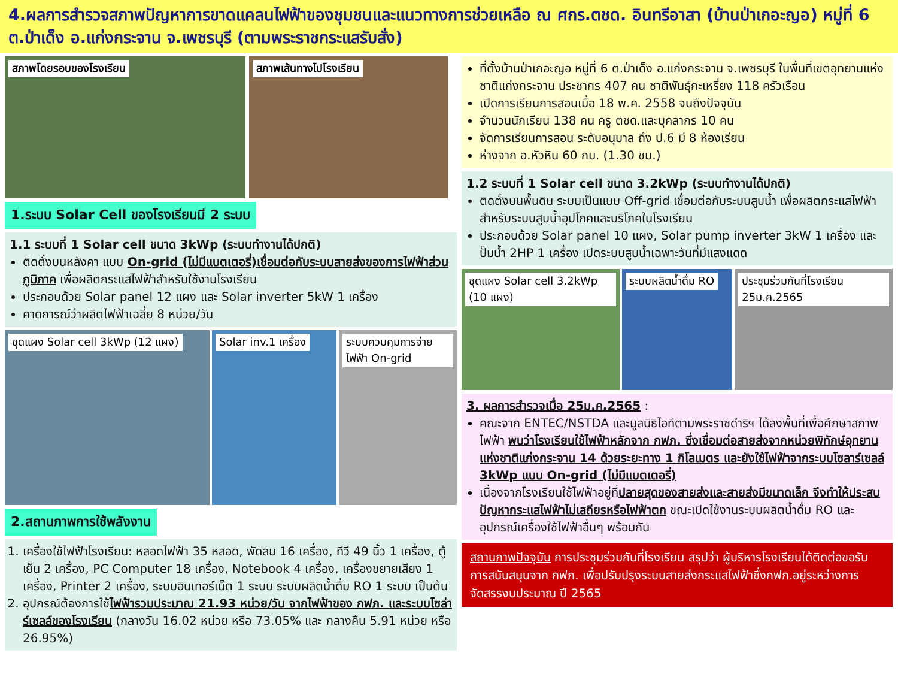4.ผลการสำรวจสภาพปัญหาการขาดแคลนไฟฟ้าของชุมชนและแนวทางการช่วยเหลือ ณ ศกร.ตชด. อินทรีอาสา (บ้านป่าเกอะญอ) หมู่ที่ 6 ต.ป่าเด็ง อ.แก่งกระจาน จ.เพชรบุรี (ตามพระราชกระแสรับสั่ง)
สภาพโดยรอบของโรงเรียน สภาพเส้นทางไปโรงเรียน
1.ระบบ Solar Cell ของโรงเรียนมี 2 ระบบ
1.1 ระบบที่ 1 Solar cell ขนาด 3kWp (ระบบทำงานได้ปกติ)
ติดตั้งบนหลังคา แบบ On-grid (ไม่มีแบตเตอรี่)เชื่อมต่อกับระบบสายส่งของการไฟฟ้าส่วนภูมิภาค เพื่อผลิตกระแสไฟฟ้าสำหรับใช้งานโรงเรียน
ประกอบด้วย Solar panel 12 แผง และ Solar inverter 5kW 1 เครื่อง
คาดการณ์ว่าผลิตไฟฟ้าเฉลี่ย 8 หน่วย/วัน
ชุดแผง Solar cell 3kWp (12 แผง) Solar inv.1 เครื่อง ระบบควบคุมการจ่ายไฟฟ้า On-grid
2.สถานภาพการใช้พลังงาน
1. เครื่องใช้ไฟฟ้าโรงเรียน: หลอดไฟฟ้า 35 หลอด, พัดลม 16 เครื่อง, ทีวี 49 นิ้ว 1 เครื่อง, ตู้เย็น 2 เครื่อง, PC Computer 18 เครื่อง, Notebook 4 เครื่อง, เครื่องขยายเสียง 1 เครื่อง, Printer 2 เครื่อง, ระบบอินเทอร์เน็ต 1 ระบบ ระบบผลิตน้ำดื่ม RO 1 ระบบ เป็นต้น
2. อุปกรณ์ต้องการใช้ไฟฟ้ารวมประมาณ 21.93 หน่วย/วัน จากไฟฟ้าของ กฟภ. และระบบโซล่าร์เซลล์ของโรงเรียน (กลางวัน 16.02 หน่วย หรือ 73.05% และ กลางคืน 5.91 หน่วย หรือ 26.95%)
ที่ตั้งบ้านป่าเกอะญอ หมู่ที่ 6 ต.ป่าเด็ง อ.แก่งกระจาน จ.เพชรบุรี ในพื้นที่เขตอุทยานแห่งชาติแก่งกระจาน ประชากร 407 คน ชาติพันธุ์กะเหรี่ยง 118 ครัวเรือน
เปิดการเรียนการสอนเมื่อ 18 พ.ค. 2558 จนถึงปัจจุบัน
จำนวนนักเรียน 138 คน ครู ตชด.และบุคลากร 10 คน
จัดการเรียนการสอน ระดับอนุบาล ถึง ป.6 มี 8 ห้องเรียน
ห่างจาก อ.หัวหิน 60 กม. (1.30 ชม.)
1.2 ระบบที่ 1 Solar cell ขนาด 3.2kWp (ระบบทำงานได้ปกติ)
ติดตั้งบนพื้นดิน ระบบเป็นแบบ Off-grid เชื่อมต่อกับระบบสูบน้ำ เพื่อผลิตกระแสไฟฟ้าสำหรับระบบสูบน้ำอุปโภคและบริโภคในโรงเรียน
ประกอบด้วย Solar panel 10 แผง, Solar pump inverter 3kW 1 เครื่อง และปั๊มน้ำ 2HP 1 เครื่อง เปิดระบบสูบน้ำเฉพาะวันที่มีแสงแดด
ชุดแผง Solar cell 3.2kWp (10 แผง)
ระบบผลิตน้ำดื่ม RO
ประชุมร่วมกันที่โรงเรียน 25ม.ค.2565
3. ผลการสำรวจเมื่อ 25ม.ค.2565 :
คณะจาก ENTEC/NSTDA และมูลนิธิไอทีตามพระราชดำริฯ ได้ลงพื้นที่เพื่อศึกษาสภาพไฟฟ้า พบว่าโรงเรียนใช้ไฟฟ้าหลักจาก กฟภ. ซึ่งเชื่อมต่อสายส่งจากหน่วยพิทักษ์อุทยานแห่งชาติแก่งกระจาน 14 ด้วยระยะทาง 1 กิโลเมตร และยังใช้ไฟฟ้าจากระบบโซลาร์เซลล์ 3kWp แบบ On-grid (ไม่มีแบตเตอรี่)
เนื่องจากโรงเรียนใช้ไฟฟ้าอยู่ที่ปลายสุดของสายส่งและสายส่งมีขนาดเล็ก จึงทำให้ประสบปัญหากระแสไฟฟ้าไม่เสถียรหรือไฟฟ้าตก ขณะเปิดใช้งานระบบผลิตน้ำดื่ม RO และอุปกรณ์เครื่องใช้ไฟฟ้าอื่นๆ พร้อมกัน
สถานภาพปัจจุบัน การประชุมร่วมกันที่โรงเรียน สรุปว่า ผู้บริหารโรงเรียนได้ติดต่อขอรับการสนับสนุนจาก กฟภ. เพื่อปรับปรุงระบบสายส่งกระแสไฟฟ้าซึ่งกฟภ.อยู่ระหว่างการจัดสรรงบประมาณ ปี 2565